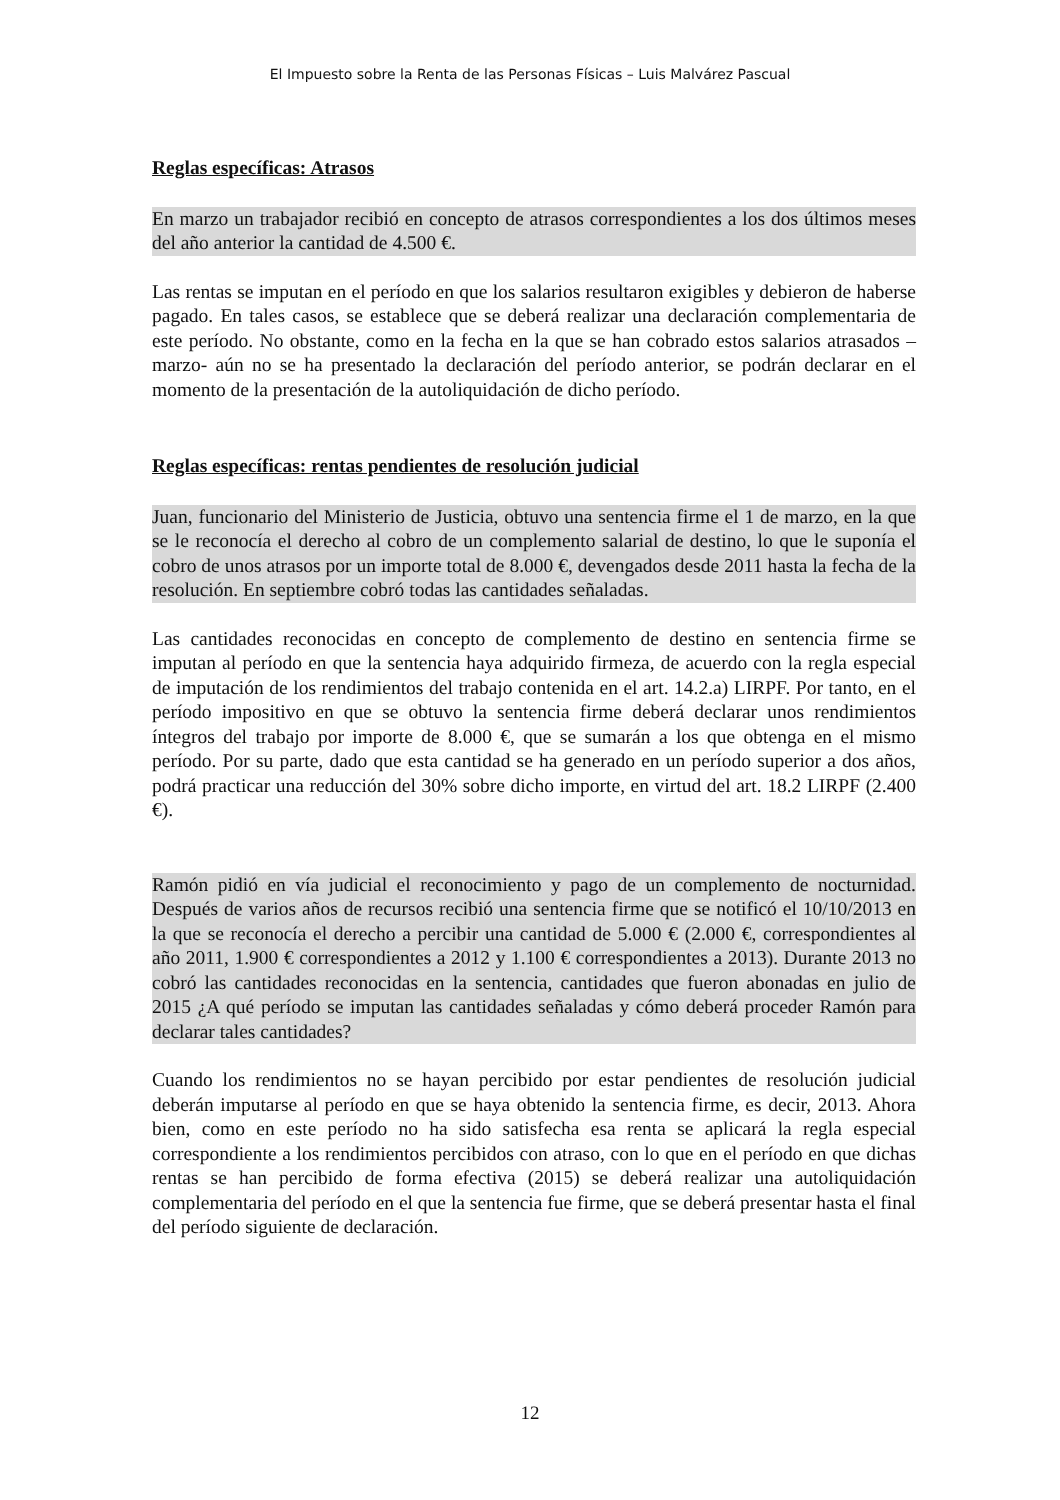El Impuesto sobre la Renta de las Personas Físicas – Luis Malvárez Pascual
Reglas específicas: Atrasos
En marzo un trabajador recibió en concepto de atrasos correspondientes a los dos últimos meses del año anterior la cantidad de 4.500 €.
Las rentas se imputan en el período en que los salarios resultaron exigibles y debieron de haberse pagado. En tales casos, se establece que se deberá realizar una declaración complementaria de este período. No obstante, como en la fecha en la que se han cobrado estos salarios atrasados –marzo- aún no se ha presentado la declaración del período anterior, se podrán declarar en el momento de la presentación de la autoliquidación de dicho período.
Reglas específicas: rentas pendientes de resolución judicial
Juan, funcionario del Ministerio de Justicia, obtuvo una sentencia firme el 1 de marzo, en la que se le reconocía el derecho al cobro de un complemento salarial de destino, lo que le suponía el cobro de unos atrasos por un importe total de 8.000 €, devengados desde 2011 hasta la fecha de la resolución. En septiembre cobró todas las cantidades señaladas.
Las cantidades reconocidas en concepto de complemento de destino en sentencia firme se imputan al período en que la sentencia haya adquirido firmeza, de acuerdo con la regla especial de imputación de los rendimientos del trabajo contenida en el art. 14.2.a) LIRPF. Por tanto, en el período impositivo en que se obtuvo la sentencia firme deberá declarar unos rendimientos íntegros del trabajo por importe de 8.000 €, que se sumarán a los que obtenga en el mismo período. Por su parte, dado que esta cantidad se ha generado en un período superior a dos años, podrá practicar una reducción del 30% sobre dicho importe, en virtud del art. 18.2 LIRPF (2.400 €).
Ramón pidió en vía judicial el reconocimiento y pago de un complemento de nocturnidad. Después de varios años de recursos recibió una sentencia firme que se notificó el 10/10/2013 en la que se reconocía el derecho a percibir una cantidad de 5.000 € (2.000 €, correspondientes al año 2011, 1.900 € correspondientes a 2012 y 1.100 € correspondientes a 2013). Durante 2013 no cobró las cantidades reconocidas en la sentencia, cantidades que fueron abonadas en julio de 2015 ¿A qué período se imputan las cantidades señaladas y cómo deberá proceder Ramón para declarar tales cantidades?
Cuando los rendimientos no se hayan percibido por estar pendientes de resolución judicial deberán imputarse al período en que se haya obtenido la sentencia firme, es decir, 2013. Ahora bien, como en este período no ha sido satisfecha esa renta se aplicará la regla especial correspondiente a los rendimientos percibidos con atraso, con lo que en el período en que dichas rentas se han percibido de forma efectiva (2015) se deberá realizar una autoliquidación complementaria del período en el que la sentencia fue firme, que se deberá presentar hasta el final del período siguiente de declaración.
12